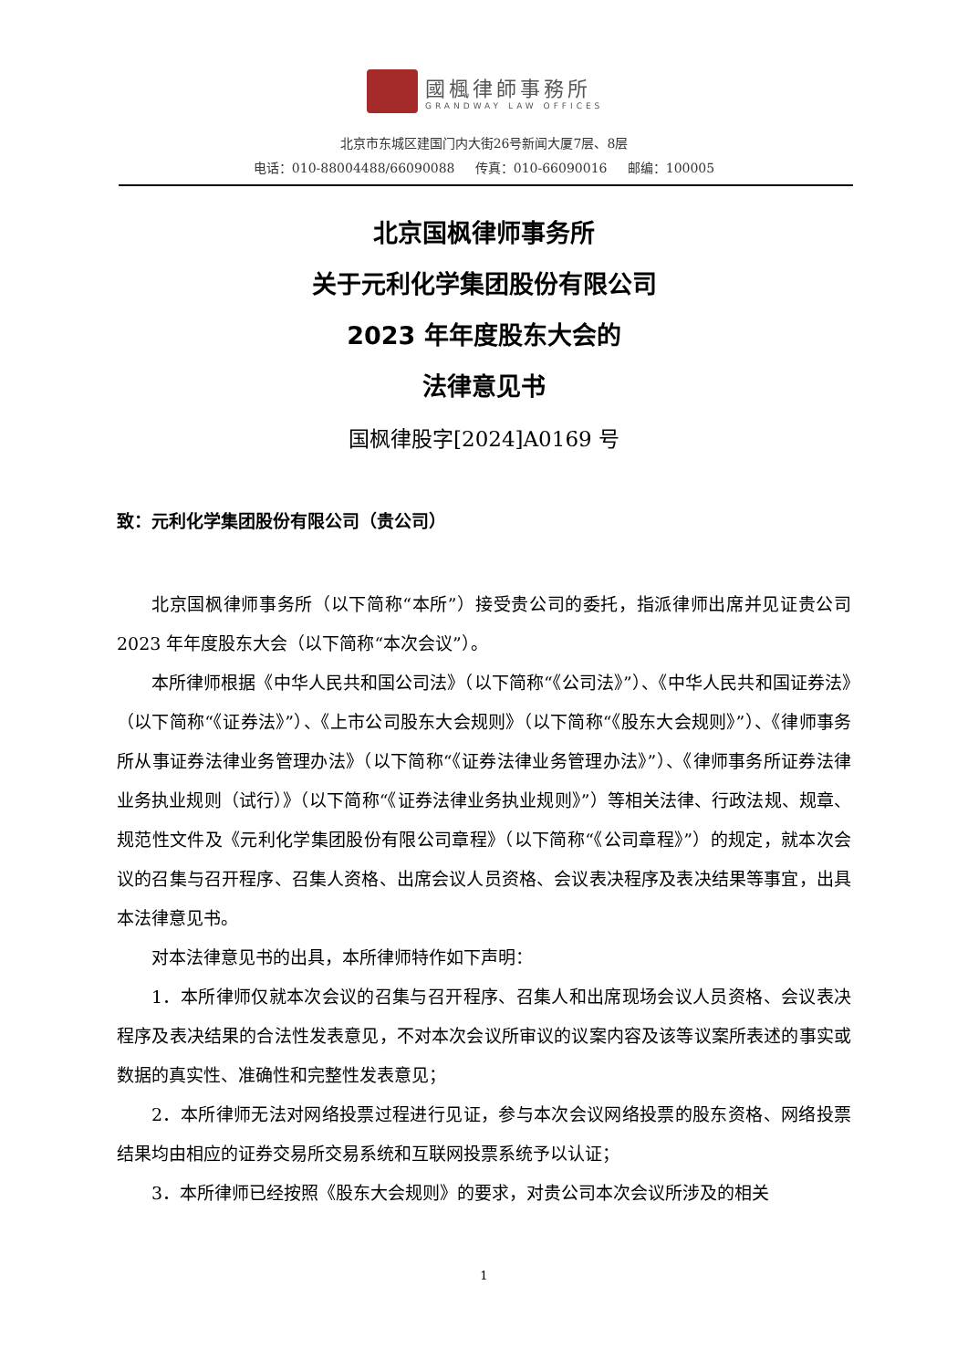國楓律師事務所
GRANDWAY LAW OFFICES
北京市东城区建国门内大街26号新闻大厦7层、8层
电话：010-88004488/66090088 传真：010-66090016 邮编：100005
北京国枫律师事务所
关于元利化学集团股份有限公司
2023 年年度股东大会的
法律意见书
国枫律股字[2024]A0169 号
致：元利化学集团股份有限公司（贵公司）
北京国枫律师事务所（以下简称“本所”）接受贵公司的委托，指派律师出席并见证贵公司 2023 年年度股东大会（以下简称“本次会议”）。
本所律师根据《中华人民共和国公司法》（以下简称“《公司法》”）、《中华人民共和国证券法》（以下简称“《证券法》”）、《上市公司股东大会规则》（以下简称“《股东大会规则》”）、《律师事务所从事证券法律业务管理办法》（以下简称“《证券法律业务管理办法》”）、《律师事务所证券法律业务执业规则（试行）》（以下简称“《证券法律业务执业规则》”）等相关法律、行政法规、规章、规范性文件及《元利化学集团股份有限公司章程》（以下简称“《公司章程》”）的规定，就本次会议的召集与召开程序、召集人资格、出席会议人员资格、会议表决程序及表决结果等事宜，出具本法律意见书。
对本法律意见书的出具，本所律师特作如下声明：
1．本所律师仅就本次会议的召集与召开程序、召集人和出席现场会议人员资格、会议表决程序及表决结果的合法性发表意见，不对本次会议所审议的议案内容及该等议案所表述的事实或数据的真实性、准确性和完整性发表意见；
2．本所律师无法对网络投票过程进行见证，参与本次会议网络投票的股东资格、网络投票结果均由相应的证券交易所交易系统和互联网投票系统予以认证；
3．本所律师已经按照《股东大会规则》的要求，对贵公司本次会议所涉及的相关
1